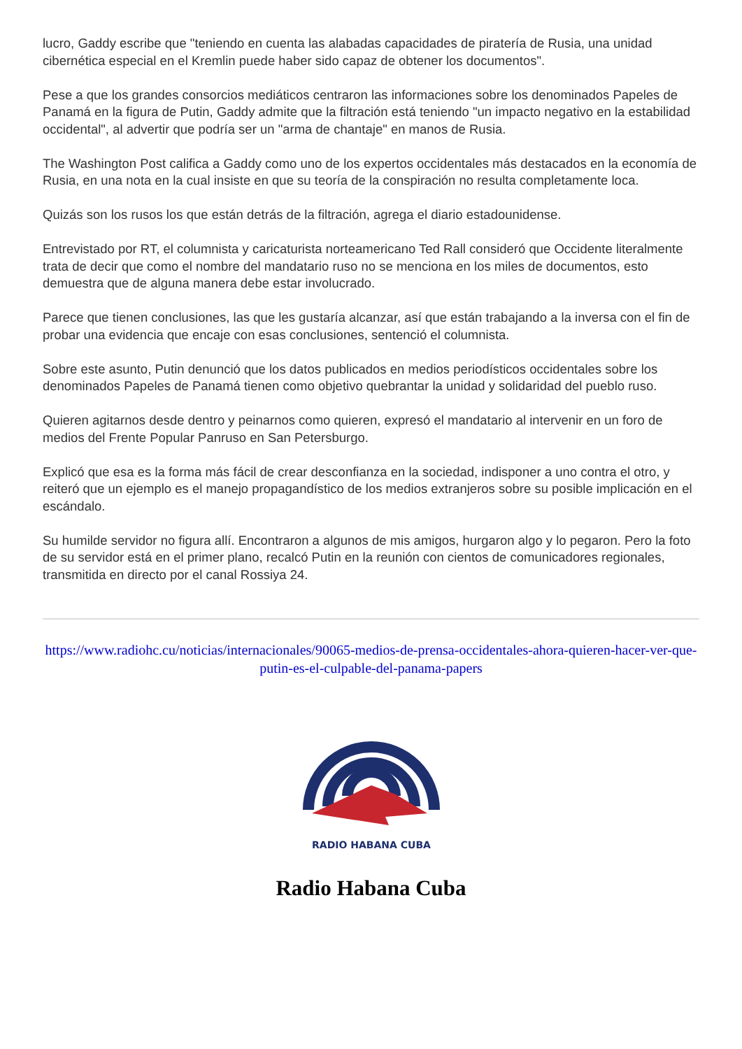lucro, Gaddy escribe que "teniendo en cuenta las alabadas capacidades de piratería de Rusia, una unidad cibernética especial en el Kremlin puede haber sido capaz de obtener los documentos".
Pese a que los grandes consorcios mediáticos centraron las informaciones sobre los denominados Papeles de Panamá en la figura de Putin, Gaddy admite que la filtración está teniendo "un impacto negativo en la estabilidad occidental", al advertir que podría ser un "arma de chantaje" en manos de Rusia.
The Washington Post califica a Gaddy como uno de los expertos occidentales más destacados en la economía de Rusia, en una nota en la cual insiste en que su teoría de la conspiración no resulta completamente loca.
Quizás son los rusos los que están detrás de la filtración, agrega el diario estadounidense.
Entrevistado por RT, el columnista y caricaturista norteamericano Ted Rall consideró que Occidente literalmente trata de decir que como el nombre del mandatario ruso no se menciona en los miles de documentos, esto demuestra que de alguna manera debe estar involucrado.
Parece que tienen conclusiones, las que les gustaría alcanzar, así que están trabajando a la inversa con el fin de probar una evidencia que encaje con esas conclusiones, sentenció el columnista.
Sobre este asunto, Putin denunció que los datos publicados en medios periodísticos occidentales sobre los denominados Papeles de Panamá tienen como objetivo quebrantar la unidad y solidaridad del pueblo ruso.
Quieren agitarnos desde dentro y peinarnos como quieren, expresó el mandatario al intervenir en un foro de medios del Frente Popular Panruso en San Petersburgo.
Explicó que esa es la forma más fácil de crear desconfianza en la sociedad, indisponer a uno contra el otro, y reiteró que un ejemplo es el manejo propagandístico de los medios extranjeros sobre su posible implicación en el escándalo.
Su humilde servidor no figura allí. Encontraron a algunos de mis amigos, hurgaron algo y lo pegaron. Pero la foto de su servidor está en el primer plano, recalcó Putin en la reunión con cientos de comunicadores regionales, transmitida en directo por el canal Rossiya 24.
https://www.radiohc.cu/noticias/internacionales/90065-medios-de-prensa-occidentales-ahora-quieren-hacer-ver-que-putin-es-el-culpable-del-panama-papers
RADIO HABANA CUBA
Radio Habana Cuba